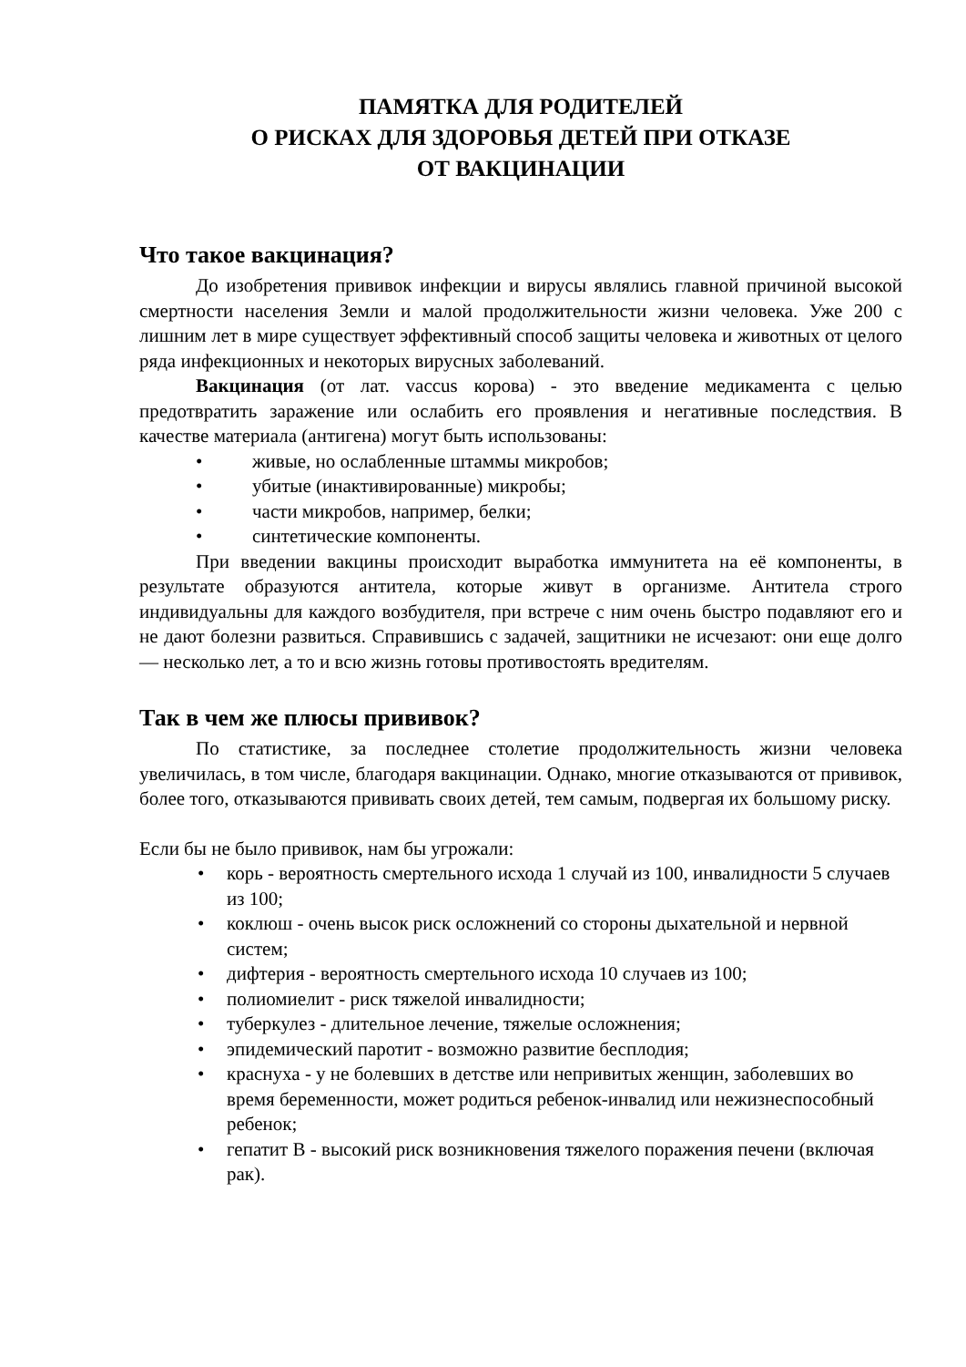ПАМЯТКА ДЛЯ РОДИТЕЛЕЙ
О РИСКАХ ДЛЯ ЗДОРОВЬЯ ДЕТЕЙ ПРИ ОТКАЗЕ
ОТ ВАКЦИНАЦИИ
Что такое вакцинация?
До изобретения прививок инфекции и вирусы являлись главной причиной высокой смертности населения Земли и малой продолжительности жизни человека. Уже 200 с лишним лет в мире существует эффективный способ защиты человека и животных от целого ряда инфекционных и некоторых вирусных заболеваний.
Вакцинация (от лат. vaccus корова) - это введение медикамента с целью предотвратить заражение или ослабить его проявления и негативные последствия. В качестве материала (антигена) могут быть использованы:
• живые, но ослабленные штаммы микробов;
• убитые (инактивированные) микробы;
• части микробов, например, белки;
• синтетические компоненты.
При введении вакцины происходит выработка иммунитета на её компоненты, в результате образуются антитела, которые живут в организме. Антитела строго индивидуальны для каждого возбудителя, при встрече с ним очень быстро подавляют его и не дают болезни развиться. Справившись с задачей, защитники не исчезают: они еще долго — несколько лет, а то и всю жизнь готовы противостоять вредителям.
Так в чем же плюсы прививок?
По статистике, за последнее столетие продолжительность жизни человека увеличилась, в том числе, благодаря вакцинации. Однако, многие отказываются от прививок, более того, отказываются прививать своих детей, тем самым, подвергая их большому риску.
Если бы не было прививок, нам бы угрожали:
• корь - вероятность смертельного исхода 1 случай из 100, инвалидности 5 случаев из 100;
• коклюш - очень высок риск осложнений со стороны дыхательной и нервной систем;
• дифтерия - вероятность смертельного исхода 10 случаев из 100;
• полиомиелит - риск тяжелой инвалидности;
• туберкулез - длительное лечение, тяжелые осложнения;
• эпидемический паротит - возможно развитие бесплодия;
• краснуха - у не болевших в детстве или непривитых женщин, заболевших во время беременности, может родиться ребенок-инвалид или нежизнеспособный ребенок;
• гепатит В - высокий риск возникновения тяжелого поражения печени (включая рак).